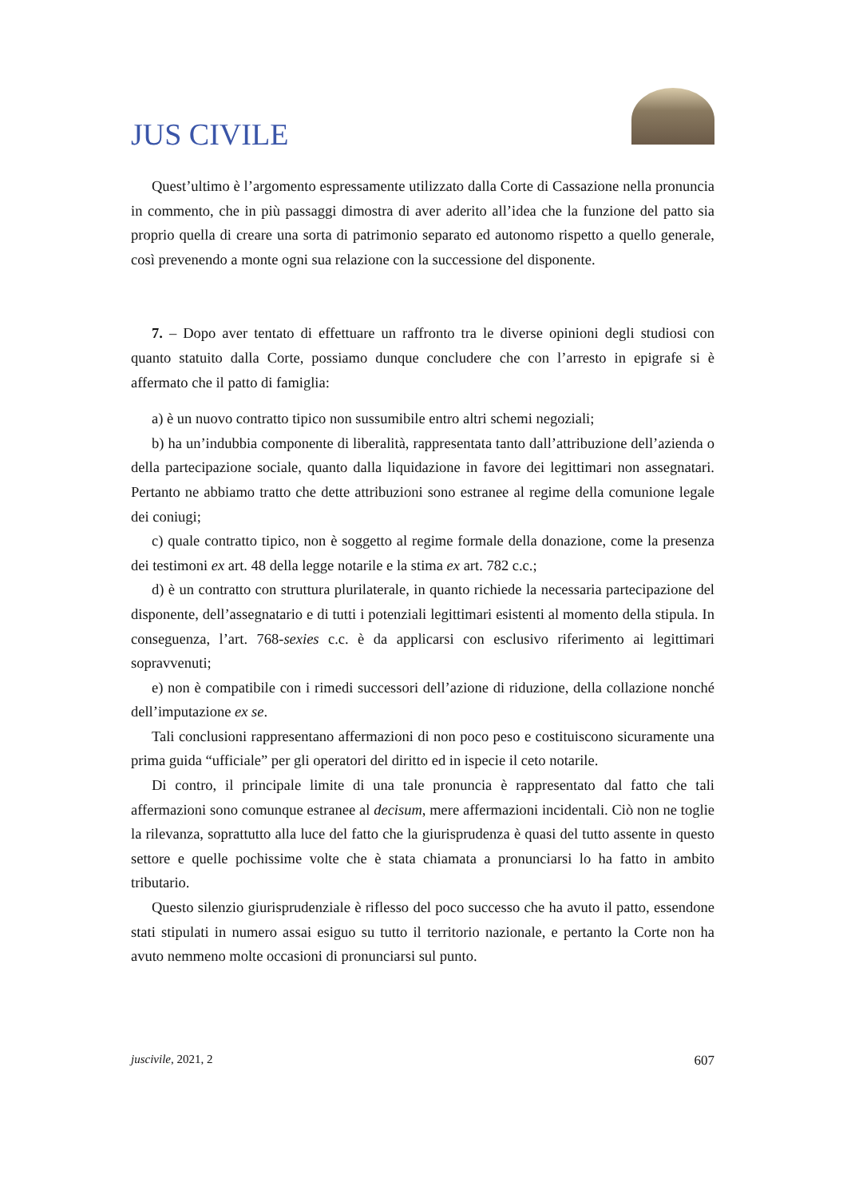JUS CIVILE
Quest’ultimo è l’argomento espressamente utilizzato dalla Corte di Cassazione nella pronuncia in commento, che in più passaggi dimostra di aver aderito all’idea che la funzione del patto sia proprio quella di creare una sorta di patrimonio separato ed autonomo rispetto a quello generale, così prevenendo a monte ogni sua relazione con la successione del disponente.
7. – Dopo aver tentato di effettuare un raffronto tra le diverse opinioni degli studiosi con quanto statuito dalla Corte, possiamo dunque concludere che con l’arresto in epigrafe si è affermato che il patto di famiglia:
a) è un nuovo contratto tipico non sussumibile entro altri schemi negoziali;
b) ha un’indubbia componente di liberalità, rappresentata tanto dall’attribuzione dell’azienda o della partecipazione sociale, quanto dalla liquidazione in favore dei legittimari non assegnatari. Pertanto ne abbiamo tratto che dette attribuzioni sono estranee al regime della comunione legale dei coniugi;
c) quale contratto tipico, non è soggetto al regime formale della donazione, come la presenza dei testimoni ex art. 48 della legge notarile e la stima ex art. 782 c.c.;
d) è un contratto con struttura plurilaterale, in quanto richiede la necessaria partecipazione del disponente, dell’assegnatario e di tutti i potenziali legittimari esistenti al momento della stipula. In conseguenza, l’art. 768-sexies c.c. è da applicarsi con esclusivo riferimento ai legittimari sopravvenuti;
e) non è compatibile con i rimedi successori dell’azione di riduzione, della collazione nonché dell’imputazione ex se.
Tali conclusioni rappresentano affermazioni di non poco peso e costituiscono sicuramente una prima guida “ufficiale” per gli operatori del diritto ed in ispecie il ceto notarile.
Di contro, il principale limite di una tale pronuncia è rappresentato dal fatto che tali affermazioni sono comunque estranee al decisum, mere affermazioni incidentali. Ciò non ne toglie la rilevanza, soprattutto alla luce del fatto che la giurisprudenza è quasi del tutto assente in questo settore e quelle pochissime volte che è stata chiamata a pronunciarsi lo ha fatto in ambito tributario.
Questo silenzio giurisprudenziale è riflesso del poco successo che ha avuto il patto, essendone stati stipulati in numero assai esiguo su tutto il territorio nazionale, e pertanto la Corte non ha avuto nemmeno molte occasioni di pronunciarsi sul punto.
juscivile, 2021, 2 607